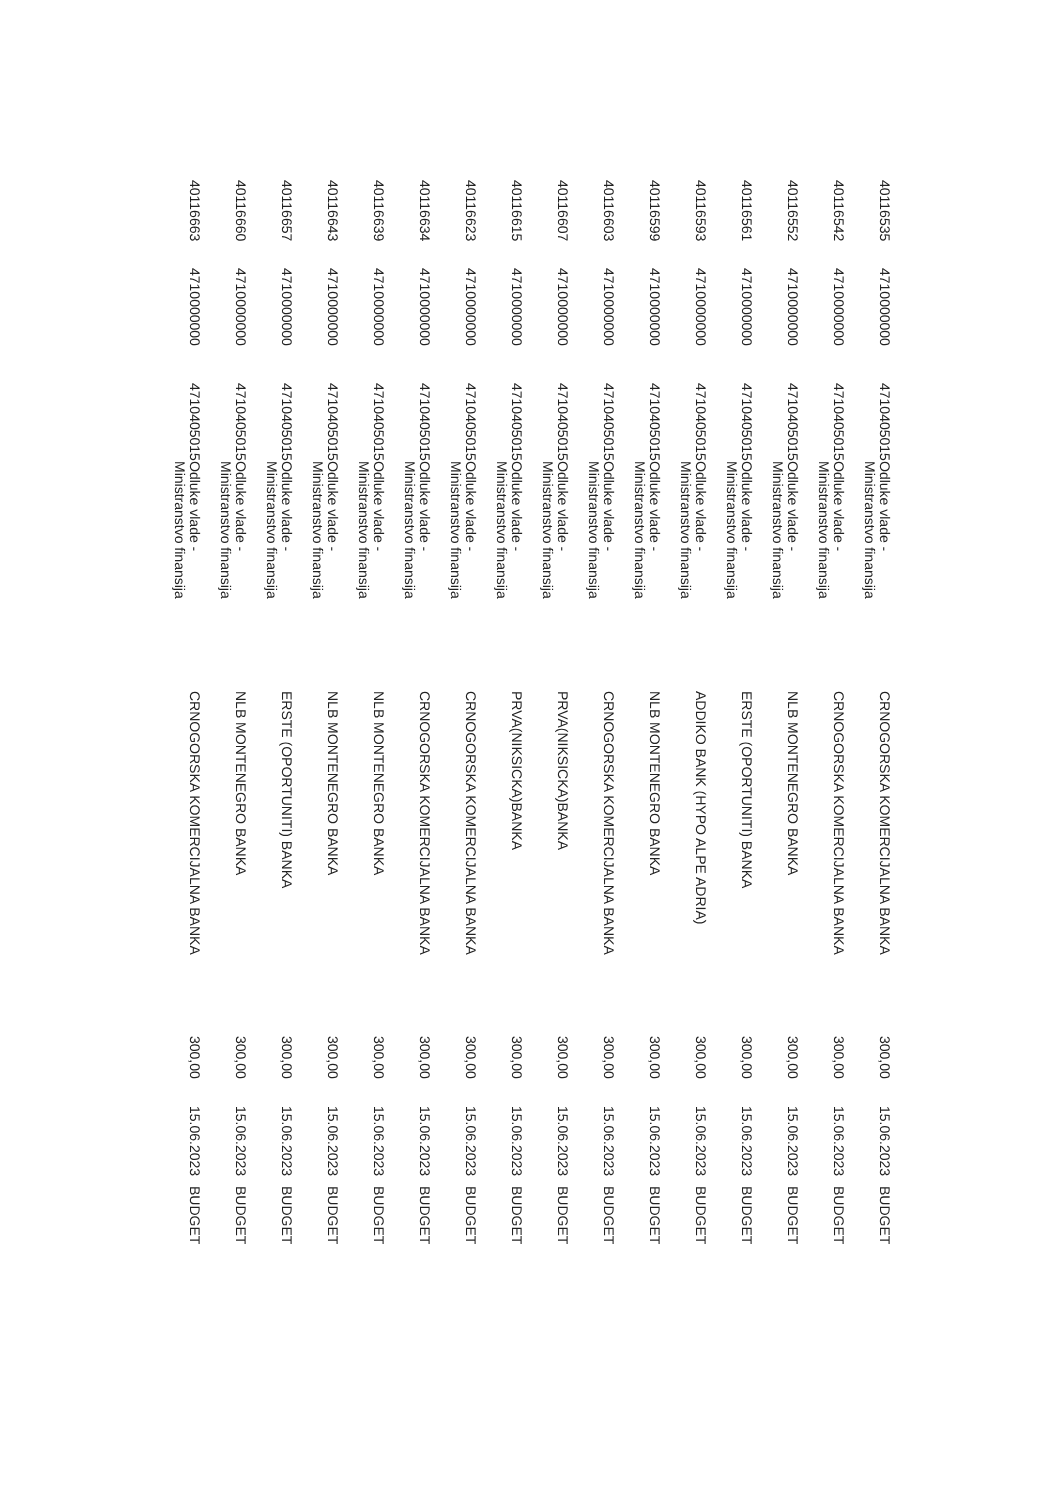| 40116535 | 4710000000 | 4710405015 | Odluke vlade - Ministranstvo finansija | CRNOGORSKA KOMERCIJALNA BANKA | 300,00 | 15.06.2023 | BUDGET |
| 40116542 | 4710000000 | 4710405015 | Odluke vlade - Ministranstvo finansija | CRNOGORSKA KOMERCIJALNA BANKA | 300,00 | 15.06.2023 | BUDGET |
| 40116552 | 4710000000 | 4710405015 | Odluke vlade - Ministranstvo finansija | NLB MONTENEGRO BANKA | 300,00 | 15.06.2023 | BUDGET |
| 40116561 | 4710000000 | 4710405015 | Odluke vlade - Ministranstvo finansija | ERSTE (OPORTUNITI) BANKA | 300,00 | 15.06.2023 | BUDGET |
| 40116593 | 4710000000 | 4710405015 | Odluke vlade - Ministranstvo finansija | ADDIKO BANK (HYPO ALPE ADRIA) | 300,00 | 15.06.2023 | BUDGET |
| 40116599 | 4710000000 | 4710405015 | Odluke vlade - Ministranstvo finansija | NLB MONTENEGRO BANKA | 300,00 | 15.06.2023 | BUDGET |
| 40116603 | 4710000000 | 4710405015 | Odluke vlade - Ministranstvo finansija | CRNOGORSKA KOMERCIJALNA BANKA | 300,00 | 15.06.2023 | BUDGET |
| 40116607 | 4710000000 | 4710405015 | Odluke vlade - Ministranstvo finansija | PRVA(NIKSICKA)BANKA | 300,00 | 15.06.2023 | BUDGET |
| 40116615 | 4710000000 | 4710405015 | Odluke vlade - Ministranstvo finansija | PRVA(NIKSICKA)BANKA | 300,00 | 15.06.2023 | BUDGET |
| 40116623 | 4710000000 | 4710405015 | Odluke vlade - Ministranstvo finansija | CRNOGORSKA KOMERCIJALNA BANKA | 300,00 | 15.06.2023 | BUDGET |
| 40116634 | 4710000000 | 4710405015 | Odluke vlade - Ministranstvo finansija | CRNOGORSKA KOMERCIJALNA BANKA | 300,00 | 15.06.2023 | BUDGET |
| 40116639 | 4710000000 | 4710405015 | Odluke vlade - Ministranstvo finansija | NLB MONTENEGRO BANKA | 300,00 | 15.06.2023 | BUDGET |
| 40116643 | 4710000000 | 4710405015 | Odluke vlade - Ministranstvo finansija | NLB MONTENEGRO BANKA | 300,00 | 15.06.2023 | BUDGET |
| 40116657 | 4710000000 | 4710405015 | Odluke vlade - Ministranstvo finansija | ERSTE (OPORTUNITI) BANKA | 300,00 | 15.06.2023 | BUDGET |
| 40116660 | 4710000000 | 4710405015 | Odluke vlade - Ministranstvo finansija | NLB MONTENEGRO BANKA | 300,00 | 15.06.2023 | BUDGET |
| 40116663 | 4710000000 | 4710405015 | Odluke vlade - Ministranstvo finansija | CRNOGORSKA KOMERCIJALNA BANKA | 300,00 | 15.06.2023 | BUDGET |